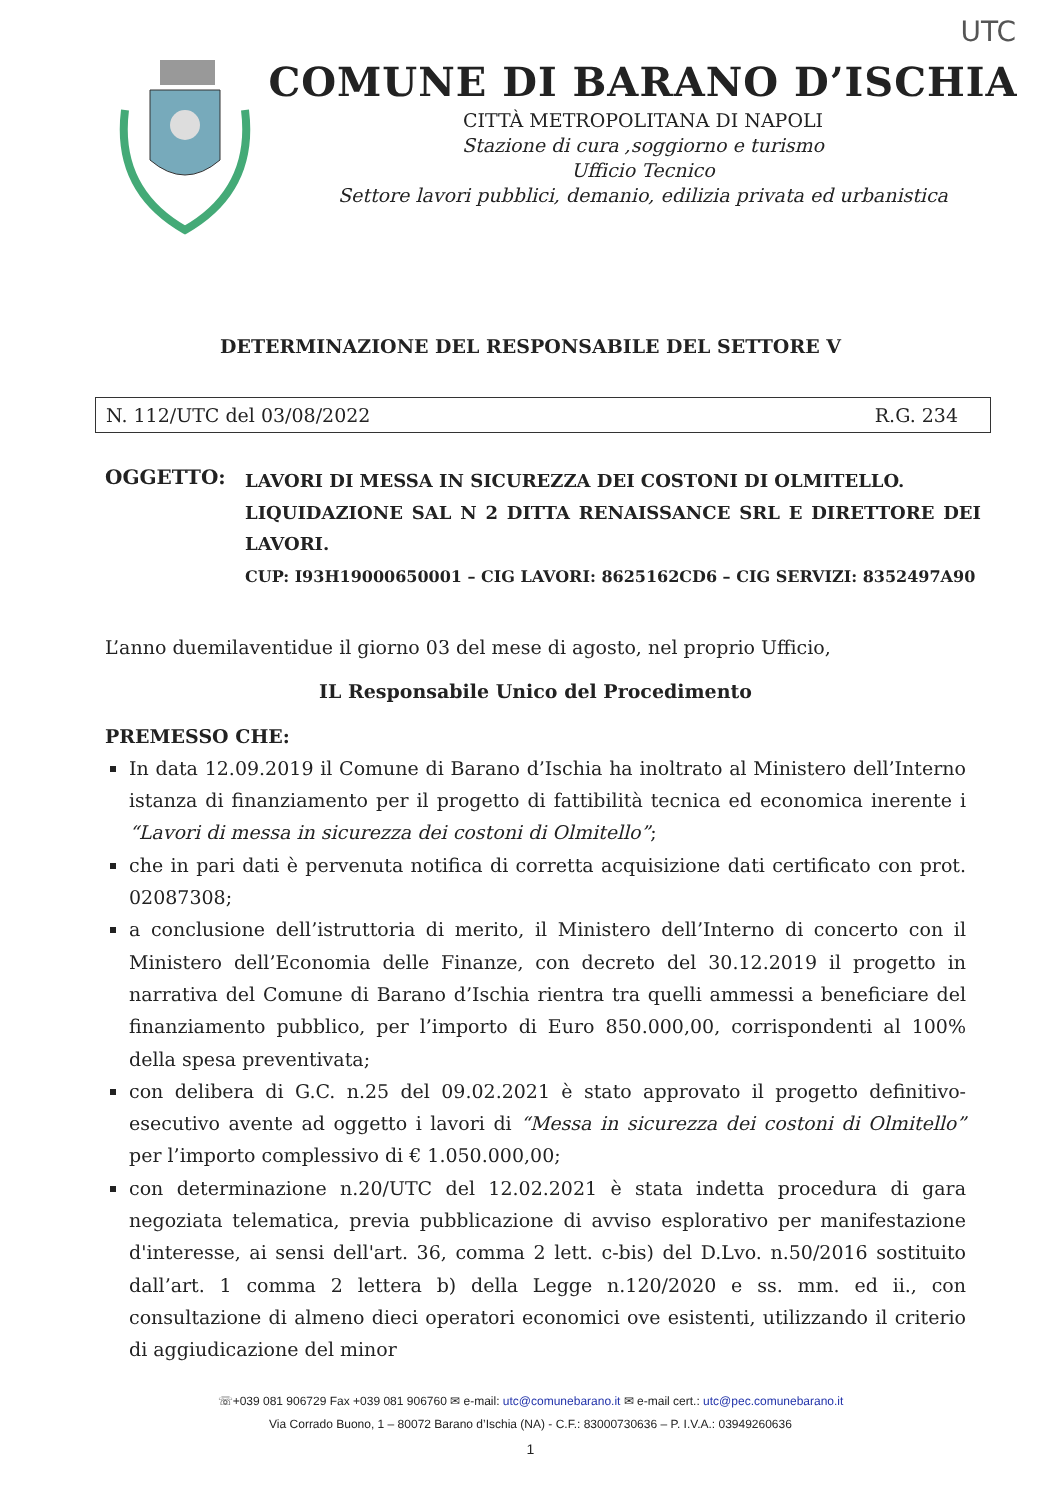UTC
COMUNE DI BARANO D’ISCHIA
CITTÀ METROPOLITANA DI NAPOLI
Stazione di cura ,soggiorno e turismo
Ufficio Tecnico
Settore lavori pubblici, demanio, edilizia privata ed urbanistica
DETERMINAZIONE DEL RESPONSABILE DEL SETTORE V
N. 112/UTC del 03/08/2022 R.G. 234
OGGETTO:
LAVORI DI MESSA IN SICUREZZA DEI COSTONI DI OLMITELLO.
LIQUIDAZIONE SAL N 2 DITTA RENAISSANCE SRL E DIRETTORE DEI LAVORI.
CUP: I93H19000650001 – CIG LAVORI: 8625162CD6 – CIG SERVIZI: 8352497A90
L’anno duemilaventidue il giorno 03 del mese di agosto, nel proprio Ufficio,
IL Responsabile Unico del Procedimento
PREMESSO CHE:
In data 12.09.2019 il Comune di Barano d’Ischia ha inoltrato al Ministero dell’Interno istanza di finanziamento per il progetto di fattibilità tecnica ed economica inerente i “Lavori di messa in sicurezza dei costoni di Olmitello”;
che in pari dati è pervenuta notifica di corretta acquisizione dati certificato con prot. 02087308;
a conclusione dell’istruttoria di merito, il Ministero dell’Interno di concerto con il Ministero dell’Economia delle Finanze, con decreto del 30.12.2019 il progetto in narrativa del Comune di Barano d’Ischia rientra tra quelli ammessi a beneficiare del finanziamento pubblico, per l’importo di Euro 850.000,00, corrispondenti al 100% della spesa preventivata;
con delibera di G.C. n.25 del 09.02.2021 è stato approvato il progetto definitivo-esecutivo avente ad oggetto i lavori di “Messa in sicurezza dei costoni di Olmitello” per l’importo complessivo di € 1.050.000,00;
con determinazione n.20/UTC del 12.02.2021 è stata indetta procedura di gara negoziata telematica, previa pubblicazione di avviso esplorativo per manifestazione d'interesse, ai sensi dell'art. 36, comma 2 lett. c-bis) del D.Lvo. n.50/2016 sostituito dall’art. 1 comma 2 lettera b) della Legge n.120/2020 e ss. mm. ed ii., con consultazione di almeno dieci operatori economici ove esistenti, utilizzando il criterio di aggiudicazione del minor
☏+039 081 906729 Fax +039 081 906760 ✉ e-mail: utc@comunebarano.it ✉ e-mail cert.: utc@pec.comunebarano.it
Via Corrado Buono, 1 – 80072 Barano d’Ischia (NA) - C.F.: 83000730636 – P. I.V.A.: 03949260636
1